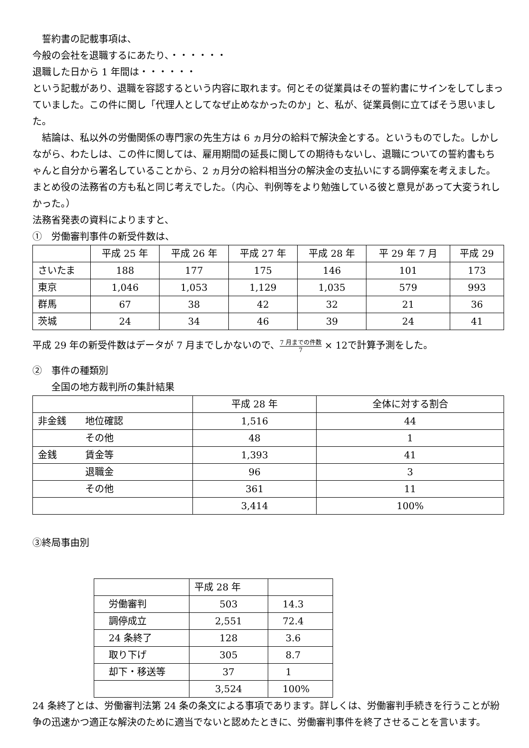誓約書の記載事項は、
今般の会社を退職するにあたり、・・・・・・
退職した日から 1 年間は・・・・・・
という記載があり、退職を容認するという内容に取れます。何とその従業員はその誓約書にサインをしてしまっていました。この件に関し「代理人としてなぜ止めなかったのか」と、私が、従業員側に立てばそう思いました。
　結論は、私以外の労働関係の専門家の先生方は 6 ヵ月分の給料で解決金とする。というものでした。しかしながら、わたしは、この件に関しては、雇用期間の延長に関しての期待もないし、退職についての誓約書もちゃんと自分から署名していることから、2 ヵ月分の給料相当分の解決金の支払いにする調停案を考えました。まとめ役の法務省の方も私と同じ考えでした。（内心、判例等をより勉強している彼と意見があって大変うれしかった。）
法務省発表の資料によりますと、
①　労働審判事件の新受件数は、
| | 平成 25 年 | 平成 26 年 | 平成 27 年 | 平成 28 年 | 平 29 年 7 月 | 平成 29 |
| さいたま | 188 | 177 | 175 | 146 | 101 | 173 |
| 東京 | 1,046 | 1,053 | 1,129 | 1,035 | 579 | 993 |
| 群馬 | 67 | 38 | 42 | 32 | 21 | 36 |
| 茨城 | 24 | 34 | 46 | 39 | 24 | 41 |
平成 29 年の新受件数はデータが 7 月までしかないので、7 月までの件数 7 × 12で計算予測をした。
②　事件の種類別
　　全国の地方裁判所の集計結果
| | 平成 28 年 | 全体に対する割合 |
| 非金銭 地位確認 | 1,516 | 44 |
| その他 | 48 | 1 |
| 金銭 賃金等 | 1,393 | 41 |
| 退職金 | 96 | 3 |
| その他 | 361 | 11 |
| | 3,414 | 100% |
③終局事由別
| | 平成 28 年 | |
| 労働審判 | 503 | 14.3 |
| 調停成立 | 2,551 | 72.4 |
| 24 条終了 | 128 | 3.6 |
| 取り下げ | 305 | 8.7 |
| 却下・移送等 | 37 | 1 |
| | 3,524 | 100% |
24 条終了とは、労働審判法第 24 条の条文による事項であります。詳しくは、労働審判手続きを行うことが紛争の迅速かつ適正な解決のために適当でないと認めたときに、労働審判事件を終了させることを言います。